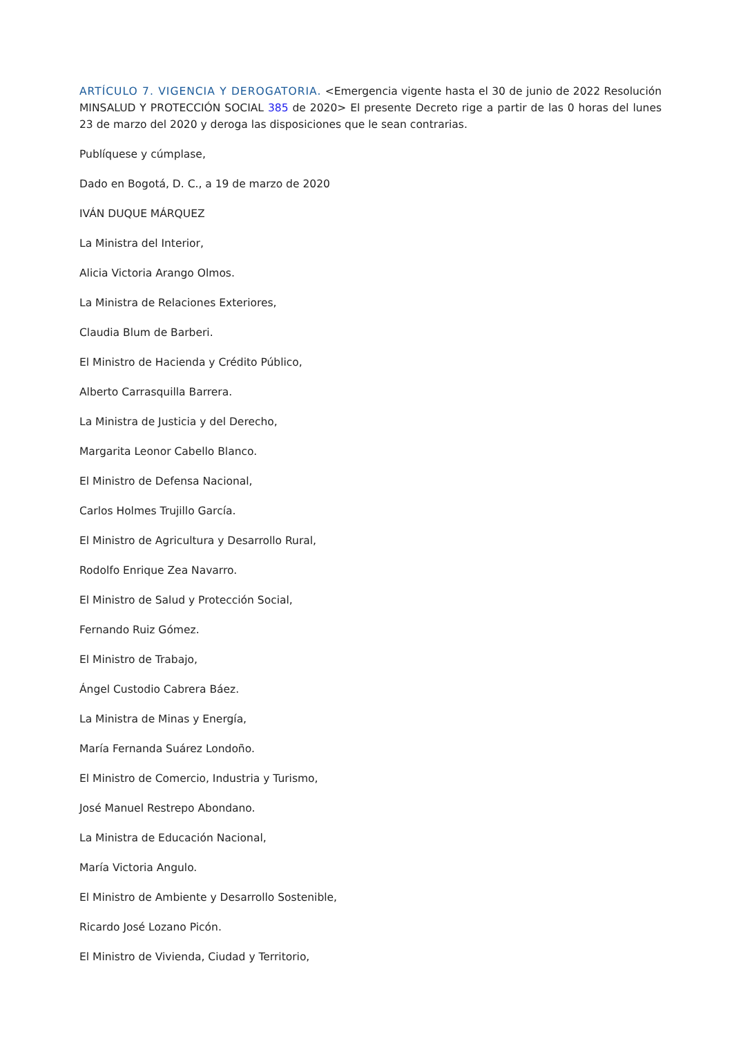ARTÍCULO 7. VIGENCIA Y DEROGATORIA. <Emergencia vigente hasta el 30 de junio de 2022 Resolución MINSALUD Y PROTECCIÓN SOCIAL 385 de 2020> El presente Decreto rige a partir de las 0 horas del lunes 23 de marzo del 2020 y deroga las disposiciones que le sean contrarias.
Publíquese y cúmplase,
Dado en Bogotá, D. C., a 19 de marzo de 2020
IVÁN DUQUE MÁRQUEZ
La Ministra del Interior,
Alicia Victoria Arango Olmos.
La Ministra de Relaciones Exteriores,
Claudia Blum de Barberi.
El Ministro de Hacienda y Crédito Público,
Alberto Carrasquilla Barrera.
La Ministra de Justicia y del Derecho,
Margarita Leonor Cabello Blanco.
El Ministro de Defensa Nacional,
Carlos Holmes Trujillo García.
El Ministro de Agricultura y Desarrollo Rural,
Rodolfo Enrique Zea Navarro.
El Ministro de Salud y Protección Social,
Fernando Ruiz Gómez.
El Ministro de Trabajo,
Ángel Custodio Cabrera Báez.
La Ministra de Minas y Energía,
María Fernanda Suárez Londoño.
El Ministro de Comercio, Industria y Turismo,
José Manuel Restrepo Abondano.
La Ministra de Educación Nacional,
María Victoria Angulo.
El Ministro de Ambiente y Desarrollo Sostenible,
Ricardo José Lozano Picón.
El Ministro de Vivienda, Ciudad y Territorio,